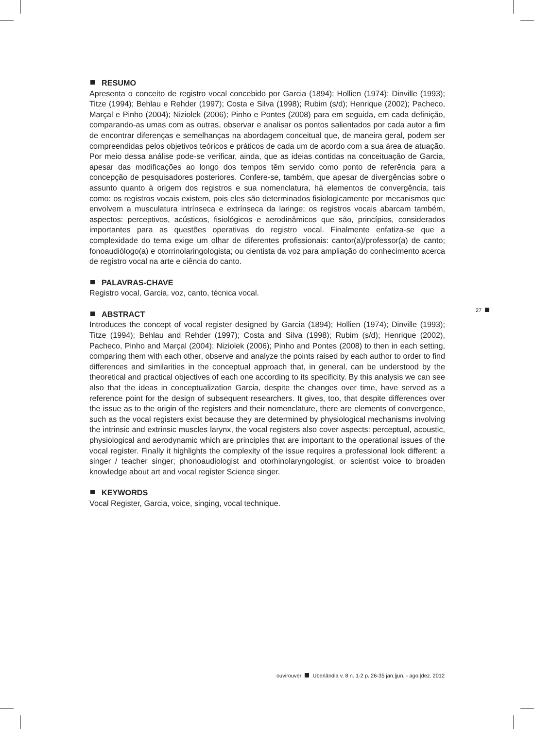RESUMO
Apresenta o conceito de registro vocal concebido por Garcia (1894); Hollien (1974); Dinville (1993); Titze (1994); Behlau e Rehder (1997); Costa e Silva (1998); Rubim (s/d); Henrique (2002); Pacheco, Marçal e Pinho (2004); Niziolek (2006); Pinho e Pontes (2008) para em seguida, em cada definição, comparando-as umas com as outras, observar e analisar os pontos salientados por cada autor a fim de encontrar diferenças e semelhanças na abordagem conceitual que, de maneira geral, podem ser compreendidas pelos objetivos teóricos e práticos de cada um de acordo com a sua área de atuação. Por meio dessa análise pode-se verificar, ainda, que as ideias contidas na conceituação de Garcia, apesar das modificações ao longo dos tempos têm servido como ponto de referência para a concepção de pesquisadores posteriores. Confere-se, também, que apesar de divergências sobre o assunto quanto à origem dos registros e sua nomenclatura, há elementos de convergência, tais como: os registros vocais existem, pois eles são determinados fisiologicamente por mecanismos que envolvem a musculatura intrínseca e extrínseca da laringe; os registros vocais abarcam também, aspectos: perceptivos, acústicos, fisiológicos e aerodinâmicos que são, princípios, considerados importantes para as questões operativas do registro vocal. Finalmente enfatiza-se que a complexidade do tema exige um olhar de diferentes profissionais: cantor(a)/professor(a) de canto; fonoaudiólogo(a) e otorrinolaringologista; ou cientista da voz para ampliação do conhecimento acerca de registro vocal na arte e ciência do canto.
PALAVRAS-CHAVE
Registro vocal, Garcia, voz, canto, técnica vocal.
ABSTRACT
Introduces the concept of vocal register designed by Garcia (1894); Hollien (1974); Dinville (1993); Titze (1994); Behlau and Rehder (1997); Costa and Silva (1998); Rubim (s/d); Henrique (2002), Pacheco, Pinho and Marçal (2004); Niziolek (2006); Pinho and Pontes (2008) to then in each setting, comparing them with each other, observe and analyze the points raised by each author to order to find differences and similarities in the conceptual approach that, in general, can be understood by the theoretical and practical objectives of each one according to its specificity. By this analysis we can see also that the ideas in conceptualization Garcia, despite the changes over time, have served as a reference point for the design of subsequent researchers. It gives, too, that despite differences over the issue as to the origin of the registers and their nomenclature, there are elements of convergence, such as the vocal registers exist because they are determined by physiological mechanisms involving the intrinsic and extrinsic muscles larynx, the vocal registers also cover aspects: perceptual, acoustic, physiological and aerodynamic which are principles that are important to the operational issues of the vocal register. Finally it highlights the complexity of the issue requires a professional look different: a singer / teacher singer; phonoaudiologist and otorhinolaryngologist, or scientist voice to broaden knowledge about art and vocal register Science singer.
KEYWORDS
Vocal Register, Garcia, voice, singing, vocal technique.
27
ouvirouver Uberlândia v. 8 n. 1-2 p. 26-35 jan.|jun. - ago.|dez. 2012